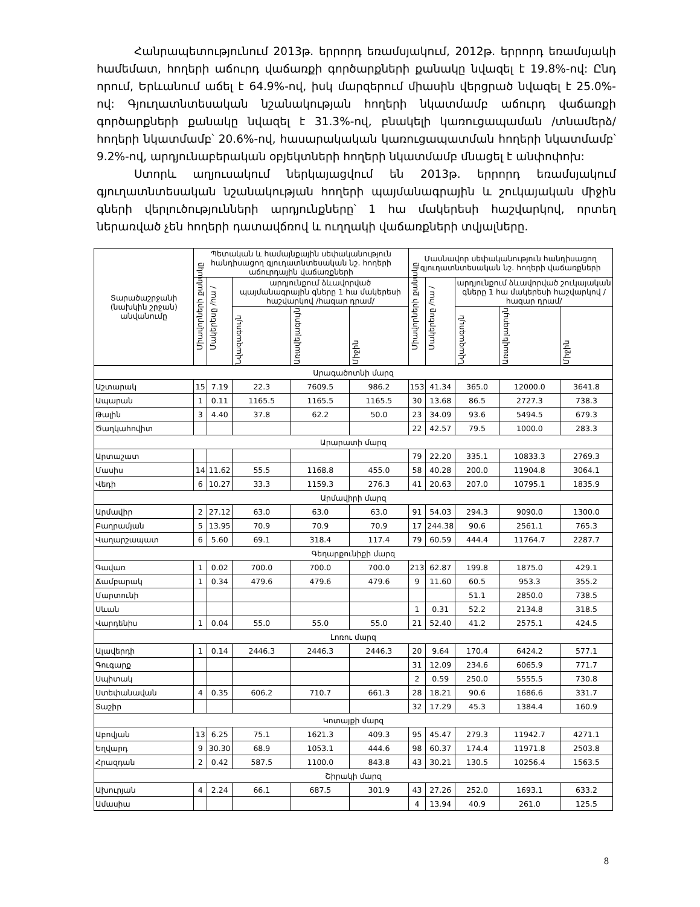Հանրապետությունում 2013թ. երրորդ եռամսյակում, 2012թ. երրորդ եռամսյակի համեմատ, հողերի աճուրդ վաճառքի գործարքների քանակը նվազել է 19.8%-ով: Ընդ որում, Երևանում աճել է 64.9%-ով, իսկ մարզերում միասին վերցրած նվազել է 25.0%-ով: Գյուղատնտեսական նշանակության հողերի նկատմամբ աճուրդ վաճառքի գործարքների քանակը նվազել է 31.3%-ով, բնակելի կառուցապաման /տնամերձ/ հողերի նկատմամբ՝ 20.6%-ով, հասարակական կառուցապատման հողերի նկատմամբ՝ 9.2%-ով, արդյունաբերական օբյեկտների հողերի նկատմամբ մնացել է անփոփոխ:
Ստորև աղյուսակում ներկայացվում են 2013թ. երրորդ եռամսյակում գյուղատնտեսական նշանակության հողերի պայմանագրային և շուկայական միջին գների վերլուծությունների արդյունքները՝ 1 հա մակերեսի հաշվարկով, որտեղ ներառված չեն հողերի դատավճռով և ուղղակի վաճառքների տվյալները.
| Տարածաշրջանի (նախկին շրջան) անվանումը | Պետական և համայնքային սեփականություն հանդիսացող գյուղատնտեսական նշ. հողերի աճուրդային վաճառքների | | | | | Մասնավոր սեփականություն հանդիսացող գյուղատնտեսական նշ. հողերի վաճառքների | | | | |
| --- | --- | --- | --- | --- | --- | --- | --- | --- | --- | --- |
| | Միավորների քանակը | Մակերեսը /հա / | արդյունքում ձևավորված պայմանագրային գները 1 հա մակերեսի հաշվարկով /հազար դրամ/ | | | Միավորների քանակը | Մակերեսը /հա / | արդյունքում ձևավորված շուկայական գները 1 հա մակերեսի հաշվարկով /հազար դրամ/ | | |
| | | | Նվազագույն | Առավելագույն | Միջին | | | Նվազագույն | Առավելագույն | Միջին |
| Արագածոտնի մարզ | | | | | | | | | | |
| Աշտարակ | 15 | 7.19 | 22.3 | 7609.5 | 986.2 | 153 | 41.34 | 365.0 | 12000.0 | 3641.8 |
| Ապարան | 1 | 0.11 | 1165.5 | 1165.5 | 1165.5 | 30 | 13.68 | 86.5 | 2727.3 | 738.3 |
| Թալին | 3 | 4.40 | 37.8 | 62.2 | 50.0 | 23 | 34.09 | 93.6 | 5494.5 | 679.3 |
| Ծաղկահովիտ | | | | | | 22 | 42.57 | 79.5 | 1000.0 | 283.3 |
| Արարատի մարզ | | | | | | | | | | |
| Արտաշատ | | | | | | 79 | 22.20 | 335.1 | 10833.3 | 2769.3 |
| Մասիս | 14 | 11.62 | 55.5 | 1168.8 | 455.0 | 58 | 40.28 | 200.0 | 11904.8 | 3064.1 |
| Վեդի | 6 | 10.27 | 33.3 | 1159.3 | 276.3 | 41 | 20.63 | 207.0 | 10795.1 | 1835.9 |
| Արմավիրի մարզ | | | | | | | | | | |
| Արմավիր | 2 | 27.12 | 63.0 | 63.0 | 63.0 | 91 | 54.03 | 294.3 | 9090.0 | 1300.0 |
| Բաղրամյան | 5 | 13.95 | 70.9 | 70.9 | 70.9 | 17 | 244.38 | 90.6 | 2561.1 | 765.3 |
| Վաղարշապատ | 6 | 5.60 | 69.1 | 318.4 | 117.4 | 79 | 60.59 | 444.4 | 11764.7 | 2287.7 |
| Գեղարքունիքի մարզ | | | | | | | | | | |
| Գավառ | 1 | 0.02 | 700.0 | 700.0 | 700.0 | 213 | 62.87 | 199.8 | 1875.0 | 429.1 |
| Ճամբարակ | 1 | 0.34 | 479.6 | 479.6 | 479.6 | 9 | 11.60 | 60.5 | 953.3 | 355.2 |
| Մարտունի | | | | | | | | 51.1 | 2850.0 | 738.5 |
| Սևան | | | | | | 1 | 0.31 | 52.2 | 2134.8 | 318.5 |
| Վարդենիս | 1 | 0.04 | 55.0 | 55.0 | 55.0 | 21 | 52.40 | 41.2 | 2575.1 | 424.5 |
| Լոռու մարզ | | | | | | | | | | |
| Ալավերդի | 1 | 0.14 | 2446.3 | 2446.3 | 2446.3 | 20 | 9.64 | 170.4 | 6424.2 | 577.1 |
| Գուգարք | | | | | | 31 | 12.09 | 234.6 | 6065.9 | 771.7 |
| Սպիտակ | | | | | | 2 | 0.59 | 250.0 | 5555.5 | 730.8 |
| Ստեփանավան | 4 | 0.35 | 606.2 | 710.7 | 661.3 | 28 | 18.21 | 90.6 | 1686.6 | 331.7 |
| Տաշիր | | | | | | 32 | 17.29 | 45.3 | 1384.4 | 160.9 |
| Կոտայքի մարզ | | | | | | | | | | |
| Աբովյան | 13 | 6.25 | 75.1 | 1621.3 | 409.3 | 95 | 45.47 | 279.3 | 11942.7 | 4271.1 |
| Եղվարդ | 9 | 30.30 | 68.9 | 1053.1 | 444.6 | 98 | 60.37 | 174.4 | 11971.8 | 2503.8 |
| Հրազդան | 2 | 0.42 | 587.5 | 1100.0 | 843.8 | 43 | 30.21 | 130.5 | 10256.4 | 1563.5 |
| Շիրակի մարզ | | | | | | | | | | |
| Ախուրյան | 4 | 2.24 | 66.1 | 687.5 | 301.9 | 43 | 27.26 | 252.0 | 1693.1 | 633.2 |
| Ամասիա | | | | | | 4 | 13.94 | 40.9 | 261.0 | 125.5 |
8